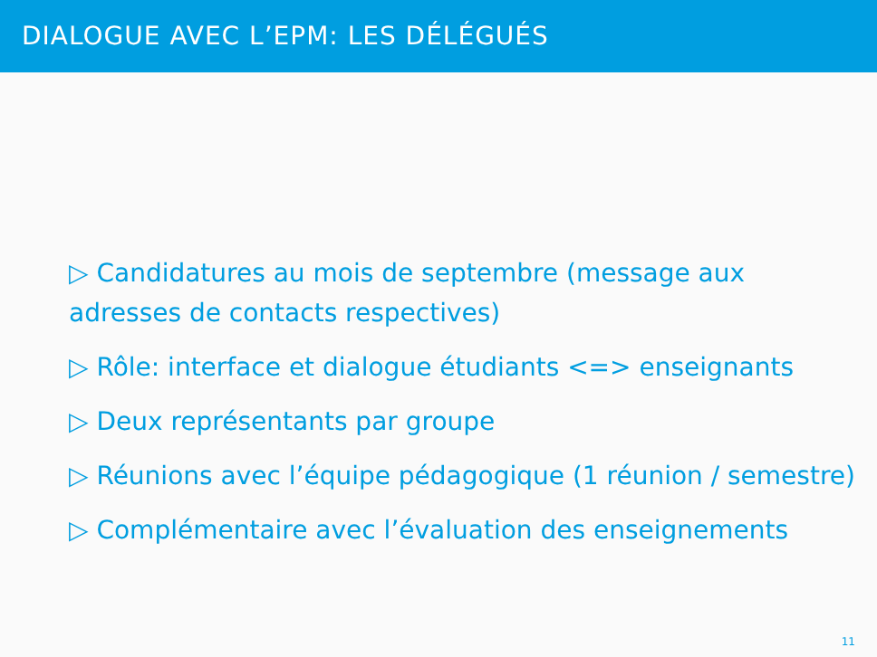DIALOGUE AVEC L’EPM: LES DÉLÉGUÉS
▷ Candidatures au mois de septembre (message aux adresses de contacts respectives)
▷ Rôle: interface et dialogue étudiants <=> enseignants
▷ Deux représentants par groupe
▷ Réunions avec l’équipe pédagogique (1 réunion / semestre)
▷ Complémentaire avec l’évaluation des enseignements
11